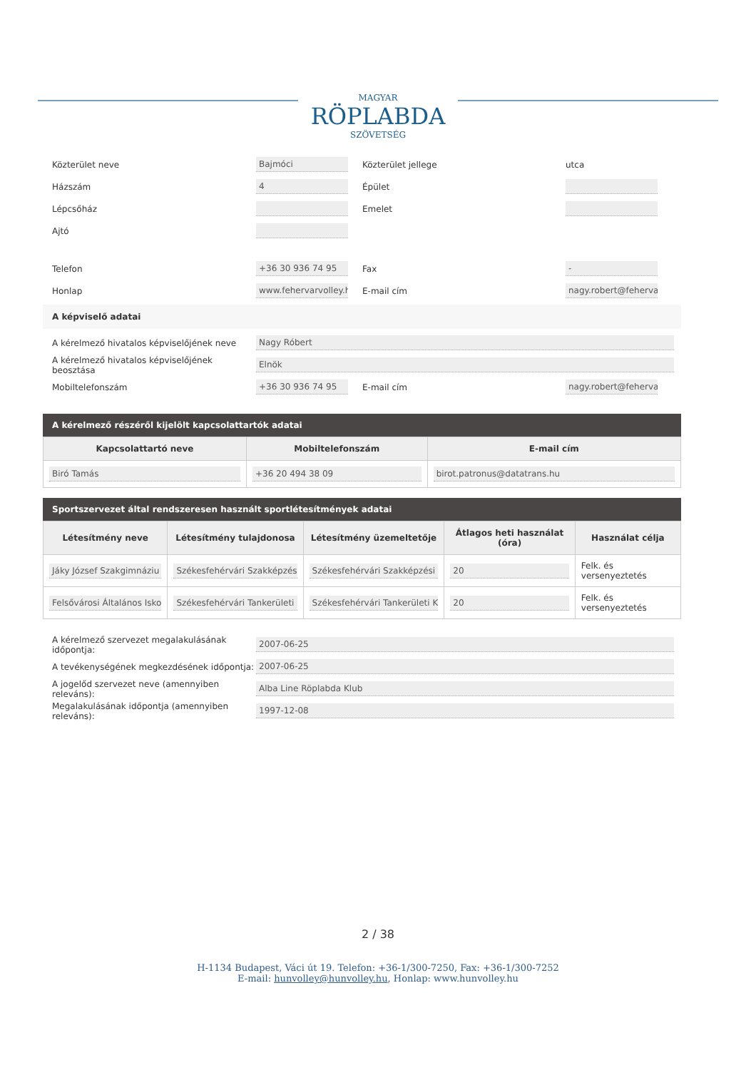MAGYAR
RÖPLABDA
SZÖVETSÉG
Közterület neve
Bajmóci
Közterület jellege utca
Házszám
4
Épület
Lépcsőház Emelet
Ajtó
Telefon
+36 30 936 74 95
Fax
-
Honlap
www.fehervarvolley.hu
E-mail cím
nagy.robert@fehervarv
A képviselő adatai
A kérelmező hivatalos képviselőjének neve
Nagy Róbert
A kérelmező hivatalos képviselőjének beosztása
Elnök
Mobiltelefonszám
+36 30 936 74 95
E-mail cím
nagy.robert@fehervarv
A kérelmező részéről kijelölt kapcsolattartók adatai
| Kapcsolattartó neve | Mobiltelefonszám | E-mail cím |
| --- | --- | --- |
| Biró Tamás | +36 20 494 38 09 | birot.patronus@datatrans.hu |
Sportszervezet által rendszeresen használt sportlétesítmények adatai
| Létesítmény neve | Létesítmény tulajdonosa | Létesítmény üzemeltetője | Átlagos heti használat (óra) | Használat célja |
| --- | --- | --- | --- | --- |
| Jáky József Szakgimnáziu | Székesfehérvári Szakképzés | Székesfehérvári Szakképzési | 20 | Felk. és versenyeztetés |
| Felsővárosi Általános Isko | Székesfehérvári Tankerületi | Székesfehérvári Tankerületi K | 20 | Felk. és versenyeztetés |
A kérelmező szervezet megalakulásának időpontja:
2007-06-25
A tevékenységének megkezdésének időpontja:
2007-06-25
A jogelőd szervezet neve (amennyiben releváns):
Alba Line Röplabda Klub
Megalakulásának időpontja (amennyiben releváns):
1997-12-08
2 / 38
H-1134 Budapest, Váci út 19. Telefon: +36-1/300-7250, Fax: +36-1/300-7252
E-mail: hunvolley@hunvolley.hu, Honlap: www.hunvolley.hu